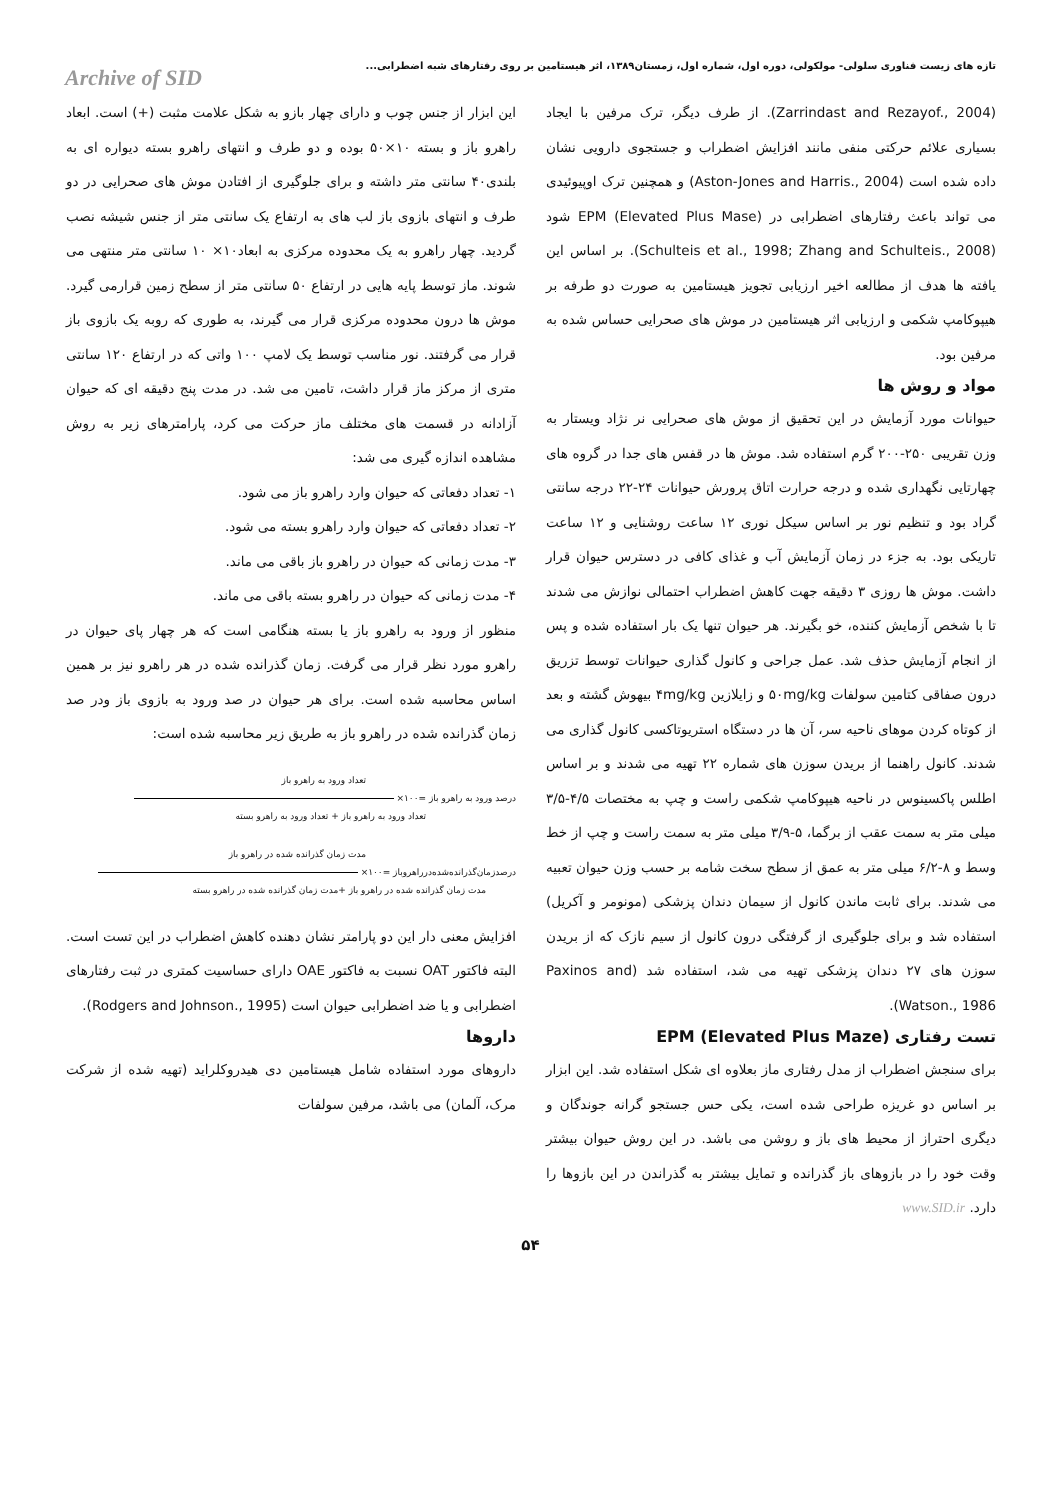تازه های زیست فناوری سلولی- مولکولی، دوره اول، شماره اول، زمستان۱۳۸۹، اثر هیستامین بر روی رفتارهای شبه اضطرابی...
Archive of SID
(Zarrindast and Rezayof., 2004). از طرف دیگر، ترک مرفین با ایجاد بسیاری علائم حرکتی منفی مانند افزایش اضطراب و جستجوی دارویی نشان داده شده است (Aston-Jones and Harris., 2004) و همچنین ترک اوپیوئیدی می تواند باعث رفتارهای اضطرابی در EPM (Elevated Plus Mase) شود (Schulteis et al., 1998; Zhang and Schulteis., 2008). بر اساس این یافته ها هدف از مطالعه اخیر ارزیابی تجویز هیستامین به صورت دو طرفه بر هیپوکامپ شکمی و ارزیابی اثر هیستامین در موش های صحرایی حساس شده به مرفین بود.
مواد و روش ها
حیوانات مورد آزمایش در این تحقیق از موش های صحرایی نر نژاد ویستار به وزن تقریبی ۲۵۰-۲۰۰ گرم استفاده شد. موش ها در قفس های جدا در گروه های چهارتایی نگهداری شده و درجه حرارت اتاق پرورش حیوانات ۲۴-۲۲ درجه سانتی گراد بود و تنظیم نور بر اساس سیکل نوری ۱۲ ساعت روشنایی و ۱۲ ساعت تاریکی بود. به جزء در زمان آزمایش آب و غذای کافی در دسترس حیوان قرار داشت. موش ها روزی ۳ دقیقه جهت کاهش اضطراب احتمالی نوازش می شدند تا با شخص آزمایش کننده، خو بگیرند. هر حیوان تنها یک بار استفاده شده و پس از انجام آزمایش حذف شد. عمل جراحی و کانول گذاری حیوانات توسط تزریق درون صفاقی کتامین سولفات ۵۰mg/kg و زایلازین ۴mg/kg بیهوش گشته و بعد از کوتاه کردن موهای ناحیه سر، آن ها در دستگاه استریوتاکسی کانول گذاری می شدند. کانول راهنما از بریدن سوزن های شماره ۲۲ تهیه می شدند و بر اساس اطلس پاکسینوس در ناحیه هیپوکامپ شکمی راست و چپ به مختصات ۴/۵-۳/۵ میلی متر به سمت عقب از برگما، ۵-۳/۹ میلی متر به سمت راست و چپ از خط وسط و ۸-۶/۲ میلی متر به عمق از سطح سخت شامه بر حسب وزن حیوان تعبیه می شدند. برای ثابت ماندن کانول از سیمان دندان پزشکی (مونومر و آکریل) استفاده شد و برای جلوگیری از گرفتگی درون کانول از سیم نازک که از بریدن سوزن های ۲۷ دندان پزشکی تهیه می شد، استفاده شد (Paxinos and Watson., 1986).
تست رفتاری EPM (Elevated Plus Maze)
برای سنجش اضطراب از مدل رفتاری ماز بعلاوه ای شکل استفاده شد. این ابزار بر اساس دو غریزه طراحی شده است، یکی حس جستجو گرانه جوندگان و دیگری احتراز از محیط های باز و روشن می باشد. در این روش حیوان بیشتر وقت خود را در بازوهای باز گذرانده و تمایل بیشتر به گذراندن در این بازوها را دارد. www.SID.ir
این ابزار از جنس چوب و دارای چهار بازو به شکل علامت مثبت (+) است. ابعاد راهرو باز و بسته ۱۰×۵۰ بوده و دو طرف و انتهای راهرو بسته دیواره ای به بلندی۴۰ سانتی متر داشته و برای جلوگیری از افتادن موش های صحرایی در دو طرف و انتهای بازوی باز لب های به ارتفاع یک سانتی متر از جنس شیشه نصب گردید. چهار راهرو به یک محدوده مرکزی به ابعاد۱۰× ۱۰ سانتی متر منتهی می شوند. ماز توسط پایه هایی در ارتفاع ۵۰ سانتی متر از سطح زمین قرارمی گیرد. موش ها درون محدوده مرکزی قرار می گیرند، به طوری که روبه یک بازوی باز قرار می گرفتند. نور مناسب توسط یک لامپ ۱۰۰ واتی که در ارتفاع ۱۲۰ سانتی متری از مرکز ماز قرار داشت، تامین می شد. در مدت پنج دقیقه ای که حیوان آزادانه در قسمت های مختلف ماز حرکت می کرد، پارامترهای زیر به روش مشاهده اندازه گیری می شد:
۱- تعداد دفعاتی که حیوان وارد راهرو باز می شود.
۲- تعداد دفعاتی که حیوان وارد راهرو بسته می شود.
۳- مدت زمانی که حیوان در راهرو باز باقی می ماند.
۴- مدت زمانی که حیوان در راهرو بسته باقی می ماند.
منظور از ورود به راهرو باز یا بسته هنگامی است که هر چهار پای حیوان در راهرو مورد نظر قرار می گرفت. زمان گذرانده شده در هر راهرو نیز بر همین اساس محاسبه شده است. برای هر حیوان در صد ورود به بازوی باز ودر صد زمان گذرانده شده در راهرو باز به طریق زیر محاسبه شده است:
تعداد ورود به راهرو باز
درصد ورود به راهرو باز =۱۰۰×
تعداد ورود به راهرو باز + تعداد ورود به راهرو بسته
مدت زمان گذرانده شده در راهرو باز
درصدزمان‌گذرانده‌شده‌درراهروباز =۱۰۰×
مدت زمان گذرانده شده در راهرو باز +مدت زمان گذرانده شده در راهرو بسته
افزایش معنی دار این دو پارامتر نشان دهنده کاهش اضطراب در این تست است. البته فاکتور OAT نسبت به فاکتور OAE دارای حساسیت کمتری در ثبت رفتارهای اضطرابی و یا ضد اضطرابی حیوان است (Rodgers and Johnson., 1995).
داروها
داروهای مورد استفاده شامل هیستامین دی هیدروکلراید (تهیه شده از شرکت مرک، آلمان) می باشد، مرفین سولفات
۵۴